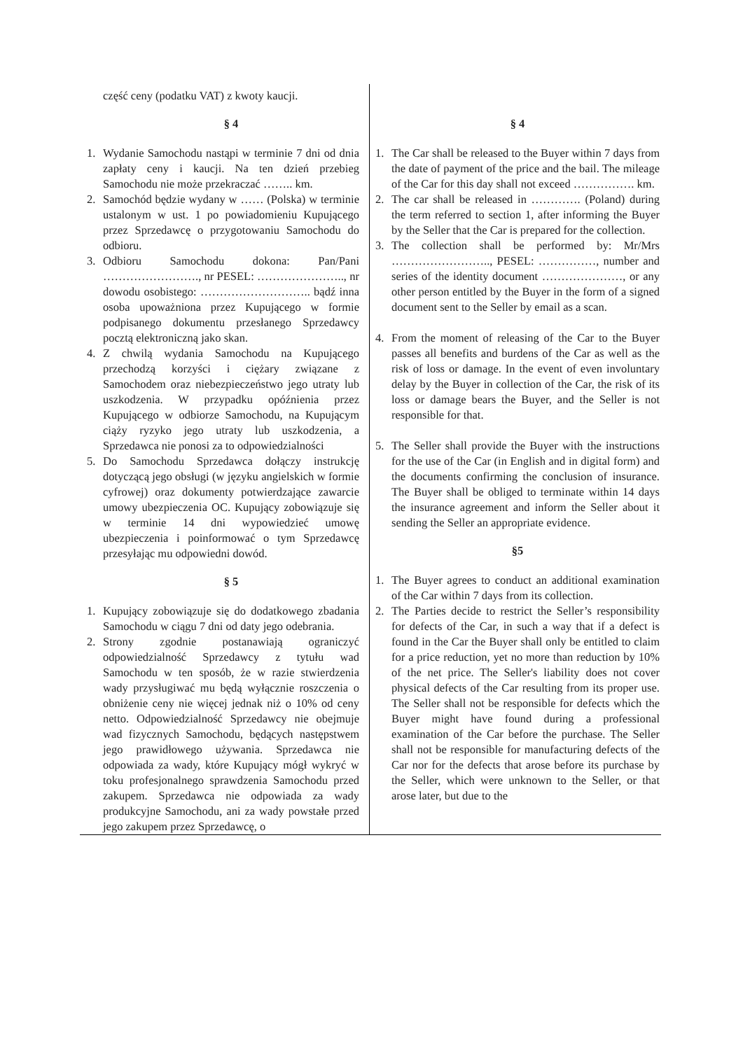część ceny (podatku VAT) z kwoty kaucji.
§ 4
1. Wydanie Samochodu nastąpi w terminie 7 dni od dnia zapłaty ceny i kaucji. Na ten dzień przebieg Samochodu nie może przekraczać …….. km.
2. Samochód będzie wydany w …… (Polska) w terminie ustalonym w ust. 1 po powiadomieniu Kupującego przez Sprzedawcę o przygotowaniu Samochodu do odbioru.
3. Odbioru Samochodu dokona: Pan/Pani ……………………., nr PESEL: ………………….., nr dowodu osobistego: ……………………….. bądź inna osoba upoważniona przez Kupującego w formie podpisanego dokumentu przesłanego Sprzedawcy pocztą elektroniczną jako skan.
4. Z chwilą wydania Samochodu na Kupującego przechodzą korzyści i ciężary związane z Samochodem oraz niebezpieczeństwo jego utraty lub uszkodzenia. W przypadku opóźnienia przez Kupującego w odbiorze Samochodu, na Kupującym ciąży ryzyko jego utraty lub uszkodzenia, a Sprzedawca nie ponosi za to odpowiedzialności
5. Do Samochodu Sprzedawca dołączy instrukcję dotyczącą jego obsługi (w języku angielskich w formie cyfrowej) oraz dokumenty potwierdzające zawarcie umowy ubezpieczenia OC. Kupujący zobowiązuje się w terminie 14 dni wypowiedzieć umowę ubezpieczenia i poinformować o tym Sprzedawcę przesyłając mu odpowiedni dowód.
§ 5
1. Kupujący zobowiązuje się do dodatkowego zbadania Samochodu w ciągu 7 dni od daty jego odebrania.
2. Strony zgodnie postanawiają ograniczyć odpowiedzialność Sprzedawcy z tytułu wad Samochodu w ten sposób, że w razie stwierdzenia wady przysługiwać mu będą wyłącznie roszczenia o obniżenie ceny nie więcej jednak niż o 10% od ceny netto. Odpowiedzialność Sprzedawcy nie obejmuje wad fizycznych Samochodu, będących następstwem jego prawidłowego używania. Sprzedawca nie odpowiada za wady, które Kupujący mógł wykryć w toku profesjonalnego sprawdzenia Samochodu przed zakupem. Sprzedawca nie odpowiada za wady produkcyjne Samochodu, ani za wady powstałe przed jego zakupem przez Sprzedawcę, o
§ 4
1. The Car shall be released to the Buyer within 7 days from the date of payment of the price and the bail. The mileage of the Car for this day shall not exceed ……………. km.
2. The car shall be released in …………. (Poland) during the term referred to section 1, after informing the Buyer by the Seller that the Car is prepared for the collection.
3. The collection shall be performed by: Mr/Mrs …………………….., PESEL: ……………, number and series of the identity document …………………, or any other person entitled by the Buyer in the form of a signed document sent to the Seller by email as a scan.
4. From the moment of releasing of the Car to the Buyer passes all benefits and burdens of the Car as well as the risk of loss or damage. In the event of even involuntary delay by the Buyer in collection of the Car, the risk of its loss or damage bears the Buyer, and the Seller is not responsible for that.
5. The Seller shall provide the Buyer with the instructions for the use of the Car (in English and in digital form) and the documents confirming the conclusion of insurance. The Buyer shall be obliged to terminate within 14 days the insurance agreement and inform the Seller about it sending the Seller an appropriate evidence.
§5
1. The Buyer agrees to conduct an additional examination of the Car within 7 days from its collection.
2. The Parties decide to restrict the Seller’s responsibility for defects of the Car, in such a way that if a defect is found in the Car the Buyer shall only be entitled to claim for a price reduction, yet no more than reduction by 10% of the net price. The Seller's liability does not cover physical defects of the Car resulting from its proper use. The Seller shall not be responsible for defects which the Buyer might have found during a professional examination of the Car before the purchase. The Seller shall not be responsible for manufacturing defects of the Car nor for the defects that arose before its purchase by the Seller, which were unknown to the Seller, or that arose later, but due to the